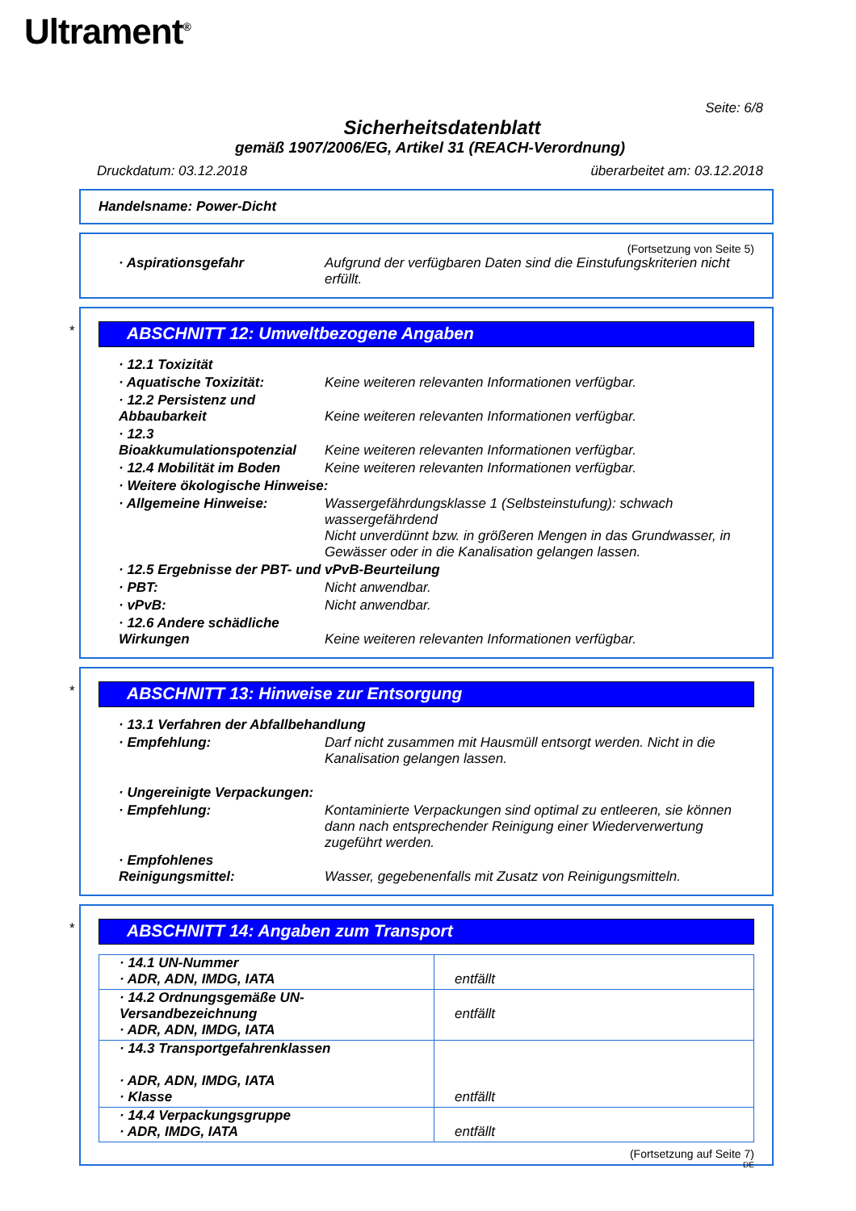Ultrament<sup>®</sup>
Seite: 6/8
Sicherheitsdatenblatt
gemäß 1907/2006/EG, Artikel 31 (REACH-Verordnung)
Druckdatum: 03.12.2018 überarbeitet am: 03.12.2018
Handelsname: Power-Dicht
(Fortsetzung von Seite 5)
| · Aspirationsgefahr | Aufgrund der verfügbaren Daten sind die Einstufungskriterien nicht erfüllt. |
*
ABSCHNITT 12: Umweltbezogene Angaben
| · 12.1 Toxizität | |
| · Aquatische Toxizität: | Keine weiteren relevanten Informationen verfügbar. |
| · 12.2 Persistenz und Abbaubarkeit | Keine weiteren relevanten Informationen verfügbar. |
| · 12.3 Bioakkumulationspotenzial | Keine weiteren relevanten Informationen verfügbar. |
| · 12.4 Mobilität im Boden | Keine weiteren relevanten Informationen verfügbar. |
| · Weitere ökologische Hinweise: | |
| · Allgemeine Hinweise: | Wassergefährdungsklasse 1 (Selbsteinstufung): schwach wassergefährdend Nicht unverdünnt bzw. in größeren Mengen in das Grundwasser, in Gewässer oder in die Kanalisation gelangen lassen. |
| · 12.5 Ergebnisse der PBT- und vPvB-Beurteilung | |
| · PBT: | Nicht anwendbar. |
| · vPvB: | Nicht anwendbar. |
| · 12.6 Andere schädliche Wirkungen | Keine weiteren relevanten Informationen verfügbar. |
*
ABSCHNITT 13: Hinweise zur Entsorgung
| · 13.1 Verfahren der Abfallbehandlung | |
| · Empfehlung: | Darf nicht zusammen mit Hausmüll entsorgt werden. Nicht in die Kanalisation gelangen lassen. |
| · Ungereinigte Verpackungen: | |
| · Empfehlung: | Kontaminierte Verpackungen sind optimal zu entleeren, sie können dann nach entsprechender Reinigung einer Wiederverwertung zugeführt werden. |
| · Empfohlenes Reinigungsmittel: | Wasser, gegebenenfalls mit Zusatz von Reinigungsmitteln. |
*
ABSCHNITT 14: Angaben zum Transport
| · 14.1 UN-Nummer · ADR, ADN, IMDG, IATA | entfällt |
| · 14.2 Ordnungsgemäße UN-Versandbezeichnung · ADR, ADN, IMDG, IATA | entfällt |
| · 14.3 Transportgefahrenklassen · ADR, ADN, IMDG, IATA · Klasse | entfällt |
| · 14.4 Verpackungsgruppe · ADR, IMDG, IATA | entfällt |
(Fortsetzung auf Seite 7)
DE